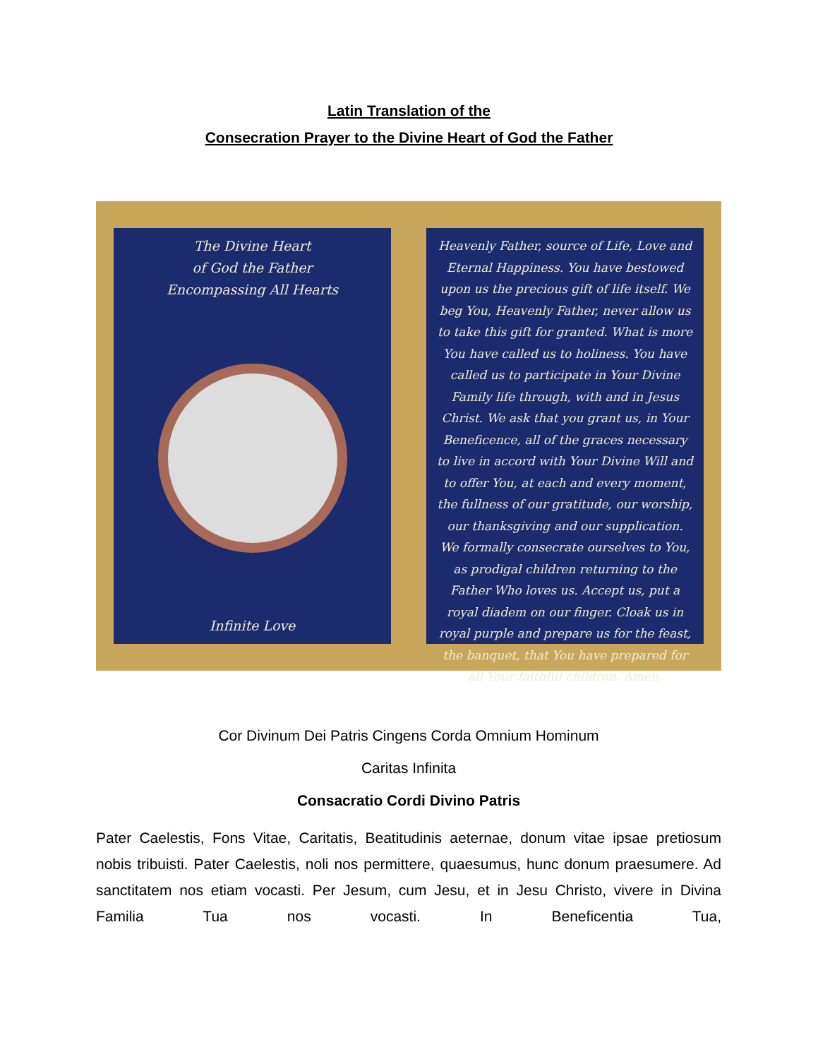Latin Translation of the
Consecration Prayer to the Divine Heart of God the Father
The Divine Heart
of God the Father
Encompassing All Hearts
Infinite Love
Heavenly Father, source of Life, Love and Eternal Happiness. You have bestowed upon us the precious gift of life itself. We beg You, Heavenly Father, never allow us to take this gift for granted. What is more You have called us to holiness. You have called us to participate in Your Divine Family life through, with and in Jesus Christ. We ask that you grant us, in Your Beneficence, all of the graces necessary to live in accord with Your Divine Will and to offer You, at each and every moment, the fullness of our gratitude, our worship, our thanksgiving and our supplication. We formally consecrate ourselves to You, as prodigal children returning to the Father Who loves us. Accept us, put a royal diadem on our finger. Cloak us in royal purple and prepare us for the feast, the banquet, that You have prepared for all Your faithful children. Amen.
Cor Divinum Dei Patris Cingens Corda Omnium Hominum
Caritas Infinita
Consacratio Cordi Divino Patris
Pater Caelestis, Fons Vitae, Caritatis, Beatitudinis aeternae, donum vitae ipsae pretiosum nobis tribuisti. Pater Caelestis, noli nos permittere, quaesumus, hunc donum praesumere. Ad sanctitatem nos etiam vocasti. Per Jesum, cum Jesu, et in Jesu Christo, vivere in Divina Familia Tua nos vocasti. In Beneficentia Tua,